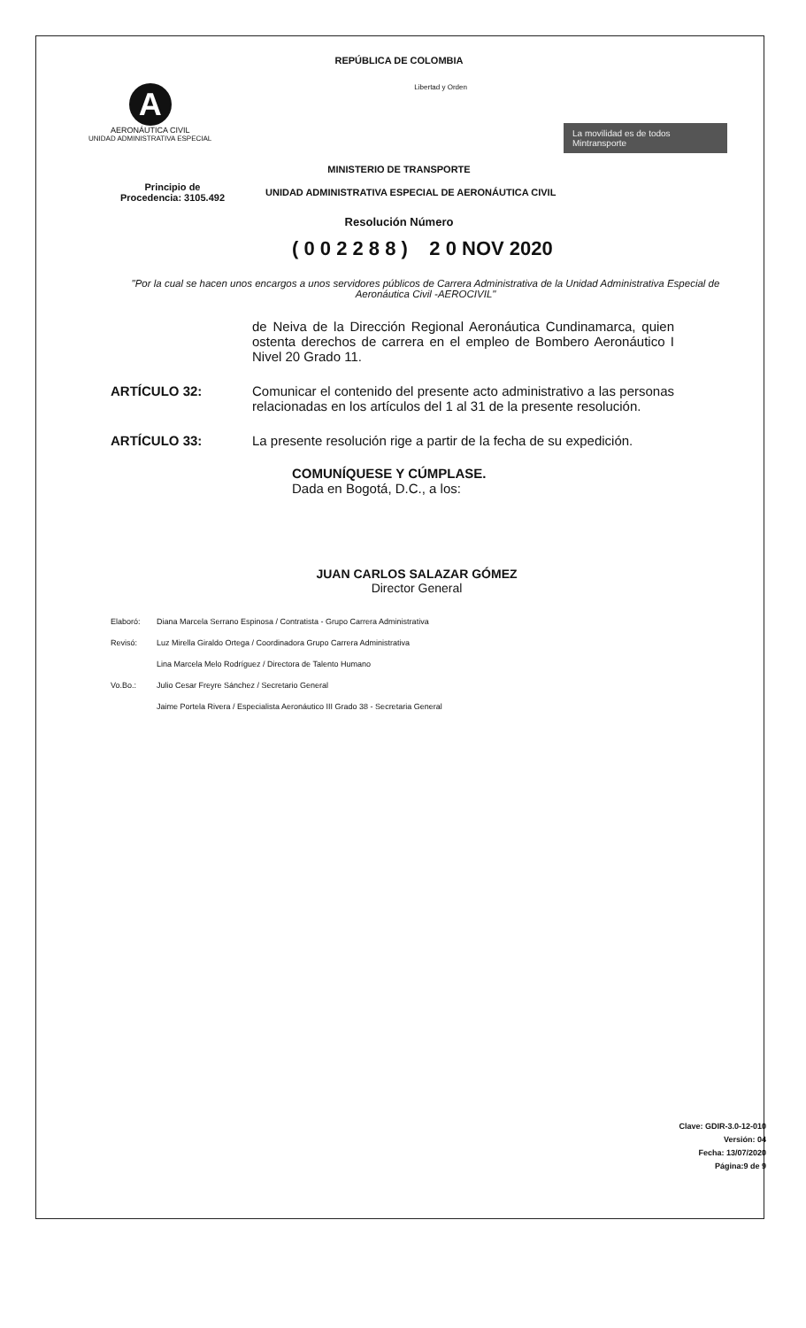REPÚBLICA DE COLOMBIA
A
AERONÁUTICA CIVIL
UNIDAD ADMINISTRATIVA ESPECIAL
Libertad y Orden
La movilidad es de todos Mintransporte
MINISTERIO DE TRANSPORTE
Principio de
Procedencia: 3105.492
UNIDAD ADMINISTRATIVA ESPECIAL DE AERONÁUTICA CIVIL
Resolución Número
( 0 0 2 2 8 8 ) 2 0 NOV 2020
"Por la cual se hacen unos encargos a unos servidores públicos de Carrera Administrativa de la Unidad Administrativa Especial de Aeronáutica Civil -AEROCIVIL"
de Neiva de la Dirección Regional Aeronáutica Cundinamarca, quien ostenta derechos de carrera en el empleo de Bombero Aeronáutico I Nivel 20 Grado 11.
ARTÍCULO 32: Comunicar el contenido del presente acto administrativo a las personas relacionadas en los artículos del 1 al 31 de la presente resolución.
ARTÍCULO 33: La presente resolución rige a partir de la fecha de su expedición.
COMUNÍQUESE Y CÚMPLASE.
Dada en Bogotá, D.C., a los:
JUAN CARLOS SALAZAR GÓMEZ
Director General
Elaboró: Diana Marcela Serrano Espinosa / Contratista - Grupo Carrera Administrativa
Revisó: Luz Mirella Giraldo Ortega / Coordinadora Grupo Carrera Administrativa
Lina Marcela Melo Rodríguez / Directora de Talento Humano
Vo.Bo.: Julio Cesar Freyre Sánchez / Secretario General
Jaime Portela Rivera / Especialista Aeronáutico III Grado 38 - Secretaria General
Clave: GDIR-3.0-12-010
Versión: 04
Fecha: 13/07/2020
Página:9 de 9